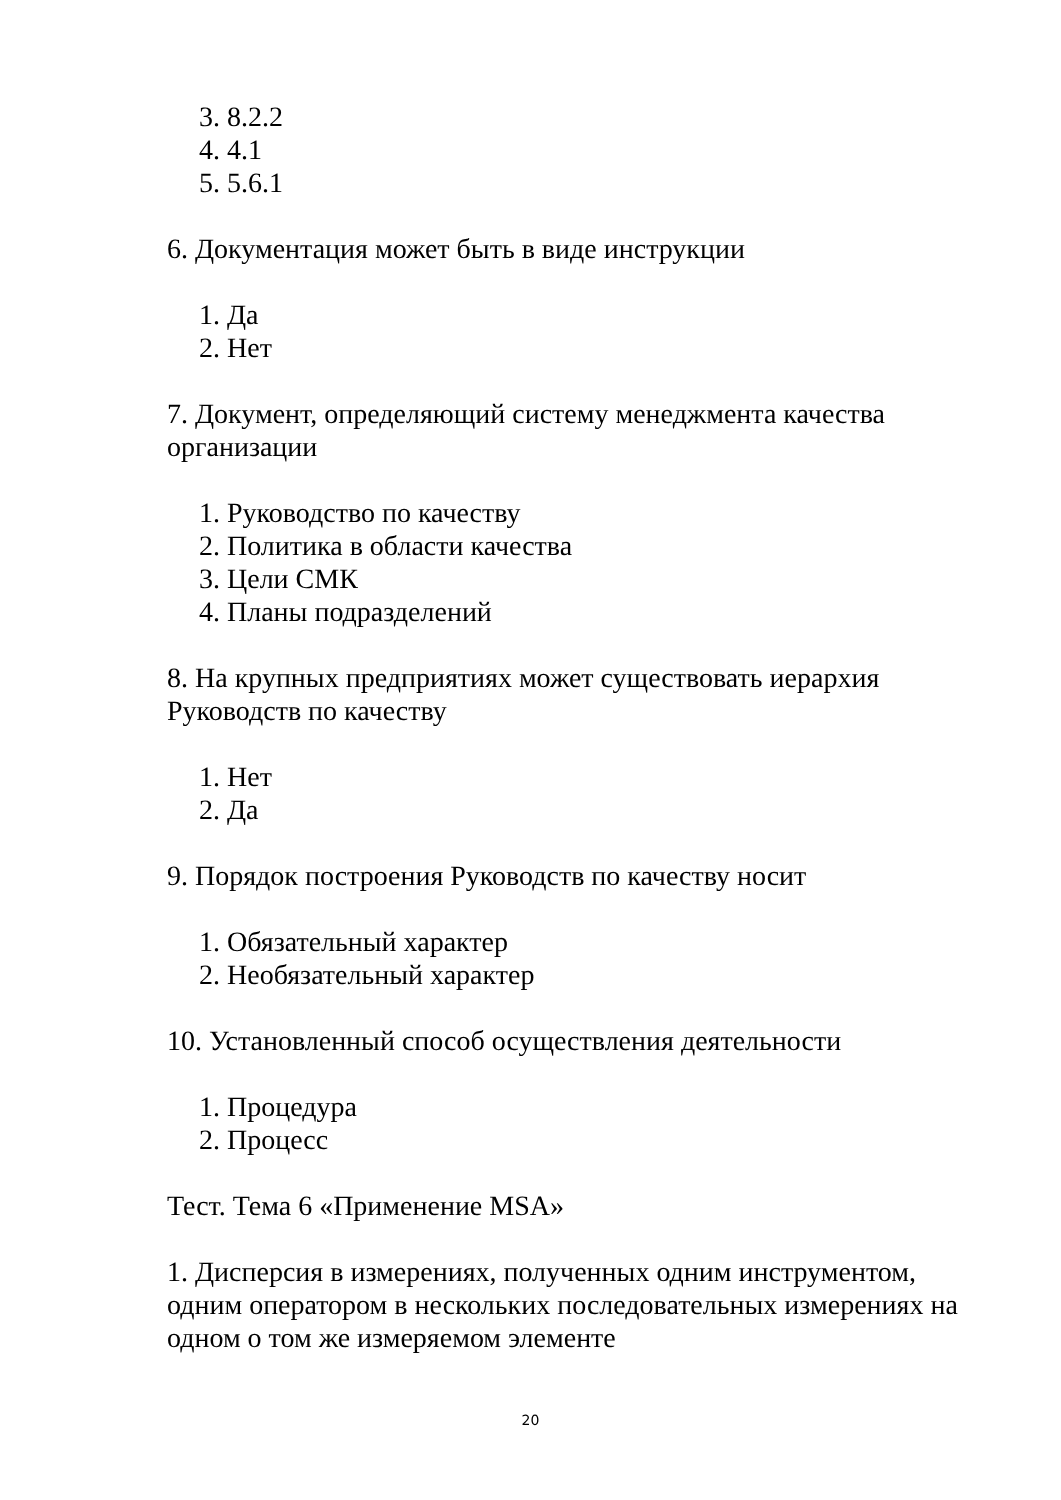3. 8.2.2
4. 4.1
5. 5.6.1
6. Документация может быть в виде инструкции
1. Да
2. Нет
7. Документ, определяющий систему менеджмента качества организации
1. Руководство по качеству
2. Политика в области качества
3. Цели СМК
4. Планы подразделений
8. На крупных предприятиях может существовать иерархия Руководств по качеству
1. Нет
2. Да
9. Порядок построения Руководств по качеству носит
1. Обязательный характер
2. Необязательный характер
10. Установленный способ осуществления деятельности
1. Процедура
2. Процесс
Тест. Тема 6 «Применение MSA»
1. Дисперсия в измерениях, полученных одним инструментом, одним оператором в нескольких последовательных измерениях на одном о том же измеряемом элементе
20